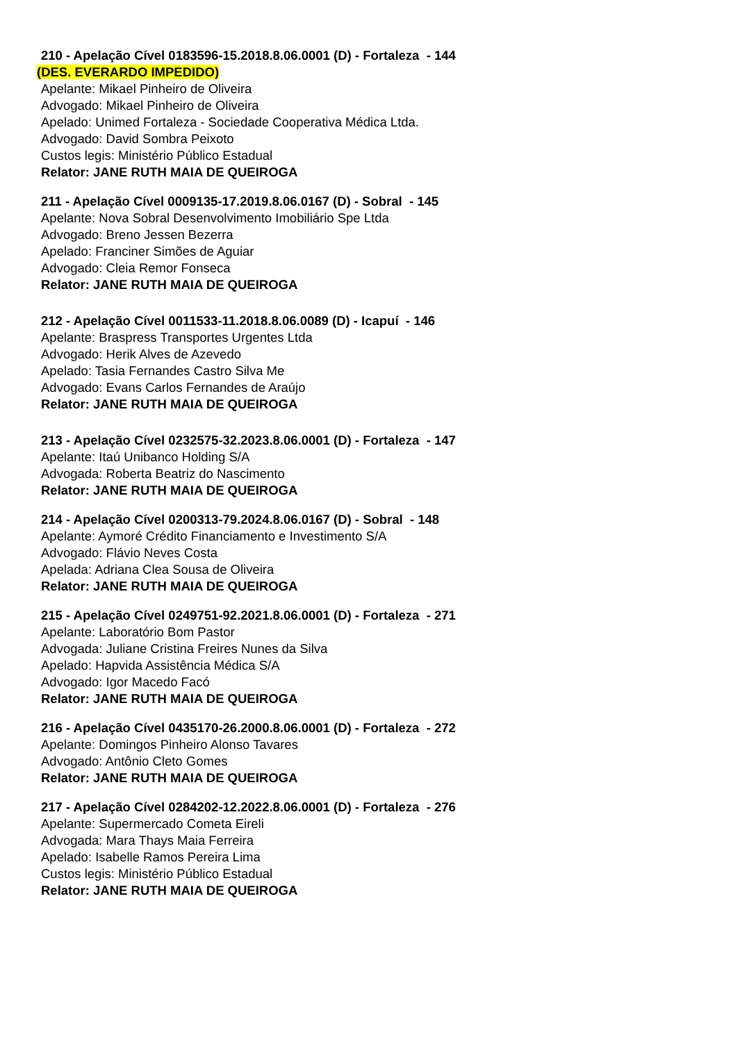210 - Apelação Cível 0183596-15.2018.8.06.0001 (D) - Fortaleza - 144
(DES. EVERARDO IMPEDIDO)
Apelante: Mikael Pinheiro de Oliveira
Advogado: Mikael Pinheiro de Oliveira
Apelado: Unimed Fortaleza - Sociedade Cooperativa Médica Ltda.
Advogado: David Sombra Peixoto
Custos legis: Ministério Público Estadual
Relator: JANE RUTH MAIA DE QUEIROGA
211 - Apelação Cível 0009135-17.2019.8.06.0167 (D) - Sobral - 145
Apelante: Nova Sobral Desenvolvimento Imobiliário Spe Ltda
Advogado: Breno Jessen Bezerra
Apelado: Franciner Simões de Aguiar
Advogado: Cleia Remor Fonseca
Relator: JANE RUTH MAIA DE QUEIROGA
212 - Apelação Cível 0011533-11.2018.8.06.0089 (D) - Icapuí - 146
Apelante: Braspress Transportes Urgentes Ltda
Advogado: Herik Alves de Azevedo
Apelado: Tasia Fernandes Castro Silva Me
Advogado: Evans Carlos Fernandes de Araújo
Relator: JANE RUTH MAIA DE QUEIROGA
213 - Apelação Cível 0232575-32.2023.8.06.0001 (D) - Fortaleza - 147
Apelante: Itaú Unibanco Holding S/A
Advogada: Roberta Beatriz do Nascimento
Relator: JANE RUTH MAIA DE QUEIROGA
214 - Apelação Cível 0200313-79.2024.8.06.0167 (D) - Sobral - 148
Apelante: Aymoré Crédito Financiamento e Investimento S/A
Advogado: Flávio Neves Costa
Apelada: Adriana Clea Sousa de Oliveira
Relator: JANE RUTH MAIA DE QUEIROGA
215 - Apelação Cível 0249751-92.2021.8.06.0001 (D) - Fortaleza - 271
Apelante: Laboratório Bom Pastor
Advogada: Juliane Cristina Freires Nunes da Silva
Apelado: Hapvida Assistência Médica S/A
Advogado: Igor Macedo Facó
Relator: JANE RUTH MAIA DE QUEIROGA
216 - Apelação Cível 0435170-26.2000.8.06.0001 (D) - Fortaleza - 272
Apelante: Domingos Pinheiro Alonso Tavares
Advogado: Antônio Cleto Gomes
Relator: JANE RUTH MAIA DE QUEIROGA
217 - Apelação Cível 0284202-12.2022.8.06.0001 (D) - Fortaleza - 276
Apelante: Supermercado Cometa Eireli
Advogada: Mara Thays Maia Ferreira
Apelado: Isabelle Ramos Pereira Lima
Custos legis: Ministério Público Estadual
Relator: JANE RUTH MAIA DE QUEIROGA